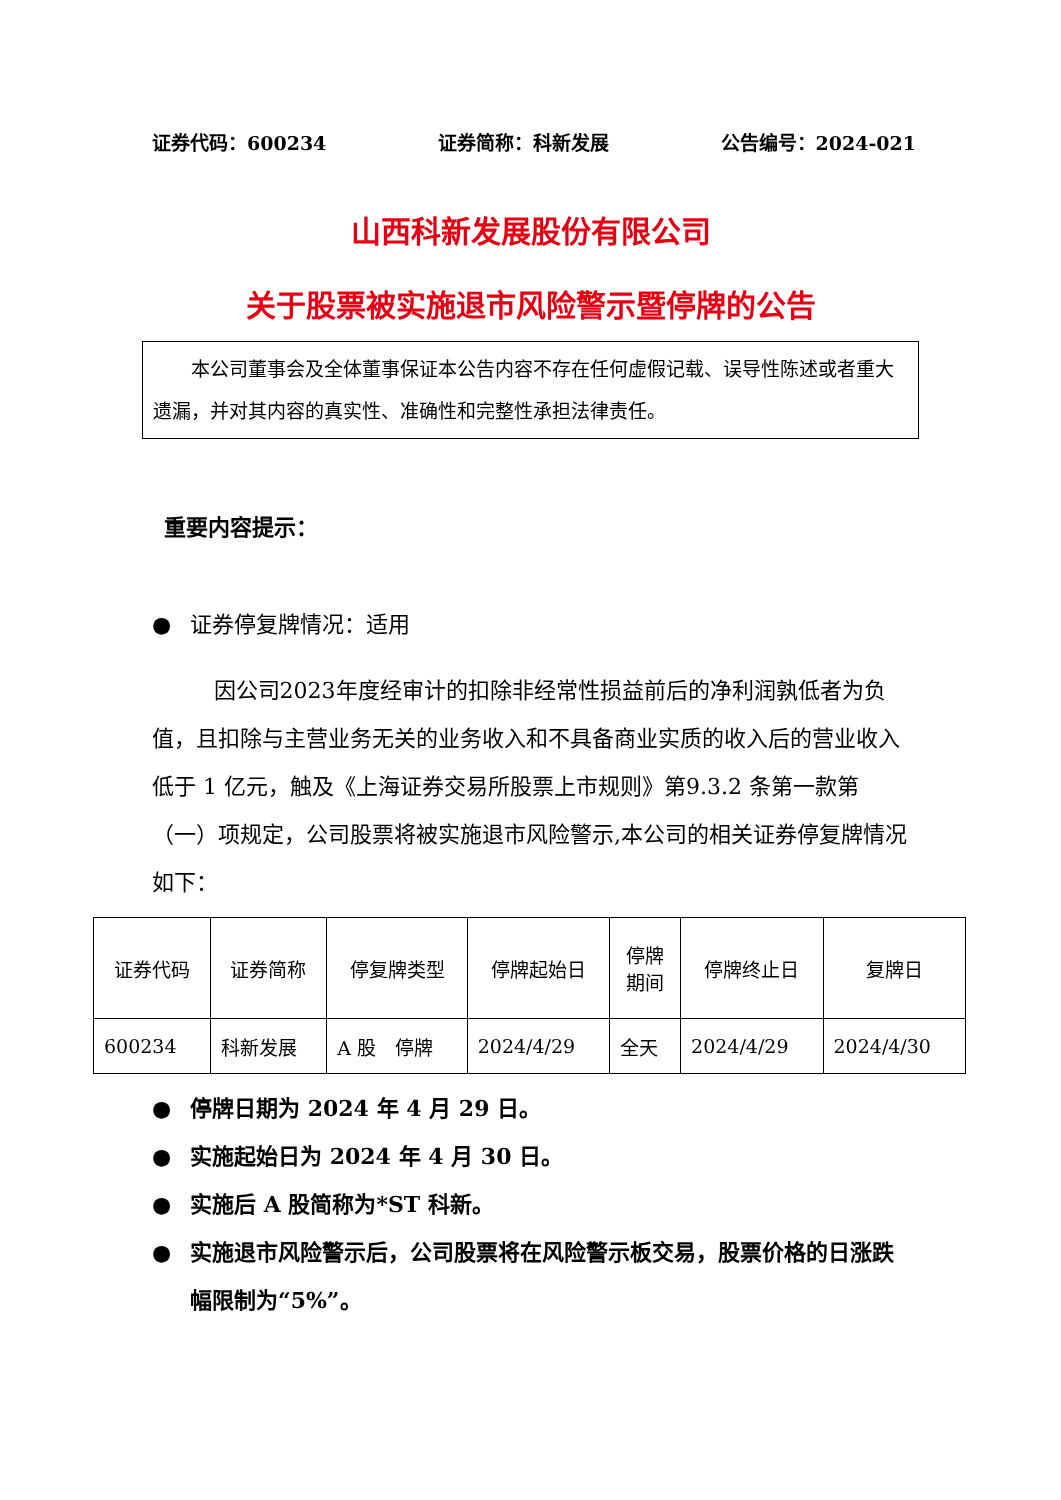证券代码：600234 证券简称：科新发展 公告编号：2024-021
山西科新发展股份有限公司
关于股票被实施退市风险警示暨停牌的公告
本公司董事会及全体董事保证本公告内容不存在任何虚假记载、误导性陈述或者重大遗漏，并对其内容的真实性、准确性和完整性承担法律责任。
重要内容提示：
● 证券停复牌情况：适用
因公司2023年度经审计的扣除非经常性损益前后的净利润孰低者为负值，且扣除与主营业务无关的业务收入和不具备商业实质的收入后的营业收入低于 1 亿元，触及《上海证券交易所股票上市规则》第9.3.2 条第一款第（一）项规定，公司股票将被实施退市风险警示,本公司的相关证券停复牌情况如下：
| 证券代码 | 证券简称 | 停复牌类型 | 停牌起始日 | 停牌 期间 | 停牌终止日 | 复牌日 |
| 600234 | 科新发展 | A 股 停牌 | 2024/4/29 | 全天 | 2024/4/29 | 2024/4/30 |
● 停牌日期为 2024 年 4 月 29 日。
● 实施起始日为 2024 年 4 月 30 日。
● 实施后 A 股简称为*ST 科新。
● 实施退市风险警示后，公司股票将在风险警示板交易，股票价格的日涨跌幅限制为“5%”。